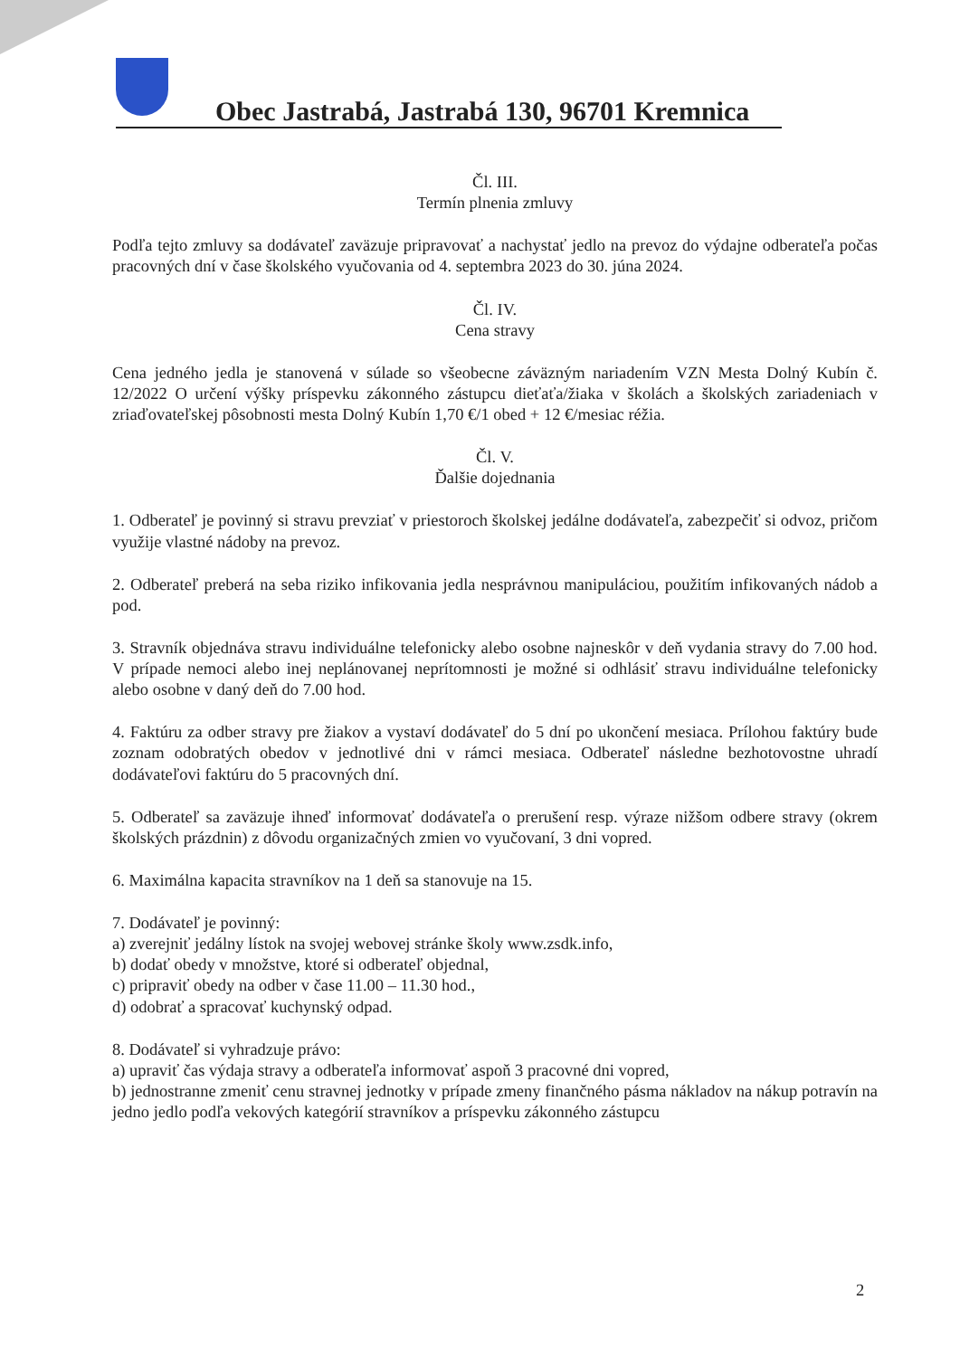Obec Jastrabá, Jastrabá 130, 96701 Kremnica
Čl. III.
Termín plnenia zmluvy
Podľa tejto zmluvy sa dodávateľ zaväzuje pripravovať a nachystať jedlo na prevoz do výdajne odberateľa počas pracovných dní v čase školského vyučovania od 4. septembra 2023 do 30. júna 2024.
Čl. IV.
Cena stravy
Cena jedného jedla je stanovená v súlade so všeobecne záväzným nariadením VZN Mesta Dolný Kubín č. 12/2022 O určení výšky príspevku zákonného zástupcu dieťaťa/žiaka v školách a školských zariadeniach v zriaďovateľskej pôsobnosti mesta Dolný Kubín 1,70 €/1 obed + 12 €/mesiac réžia.
Čl. V.
Ďalšie dojednania
1. Odberateľ je povinný si stravu prevziať v priestoroch školskej jedálne dodávateľa, zabezpečiť si odvoz, pričom využije vlastné nádoby na prevoz.
2. Odberateľ preberá na seba riziko infikovania jedla nesprávnou manipuláciou, použitím infikovaných nádob a pod.
3. Stravník objednáva stravu individuálne telefonicky alebo osobne najneskôr v deň vydania stravy do 7.00 hod. V prípade nemoci alebo inej neplánovanej neprítomnosti je možné si odhlásiť stravu individuálne telefonicky alebo osobne v daný deň do 7.00 hod.
4. Faktúru za odber stravy pre žiakov a vystaví dodávateľ do 5 dní po ukončení mesiaca. Prílohou faktúry bude zoznam odobratých obedov v jednotlivé dni v rámci mesiaca. Odberateľ následne bezhotovostne uhradí dodávateľovi faktúru do 5 pracovných dní.
5. Odberateľ sa zaväzuje ihneď informovať dodávateľa o prerušení resp. výraze nižšom odbere stravy (okrem školských prázdnin) z dôvodu organizačných zmien vo vyučovaní, 3 dni vopred.
6. Maximálna kapacita stravníkov na 1 deň sa stanovuje na 15.
7. Dodávateľ je povinný:
a) zverejniť jedálny lístok na svojej webovej stránke školy www.zsdk.info,
b) dodať obedy v množstve, ktoré si odberateľ objednal,
c) pripraviť obedy na odber v čase 11.00 – 11.30 hod.,
d) odobrať a spracovať kuchynský odpad.
8. Dodávateľ si vyhradzuje právo:
a) upraviť čas výdaja stravy a odberateľa informovať aspoň 3 pracovné dni vopred,
b) jednostranne zmeniť cenu stravnej jednotky v prípade zmeny finančného pásma nákladov na nákup potravín na jedno jedlo podľa vekových kategórií stravníkov a príspevku zákonného zástupcu
2